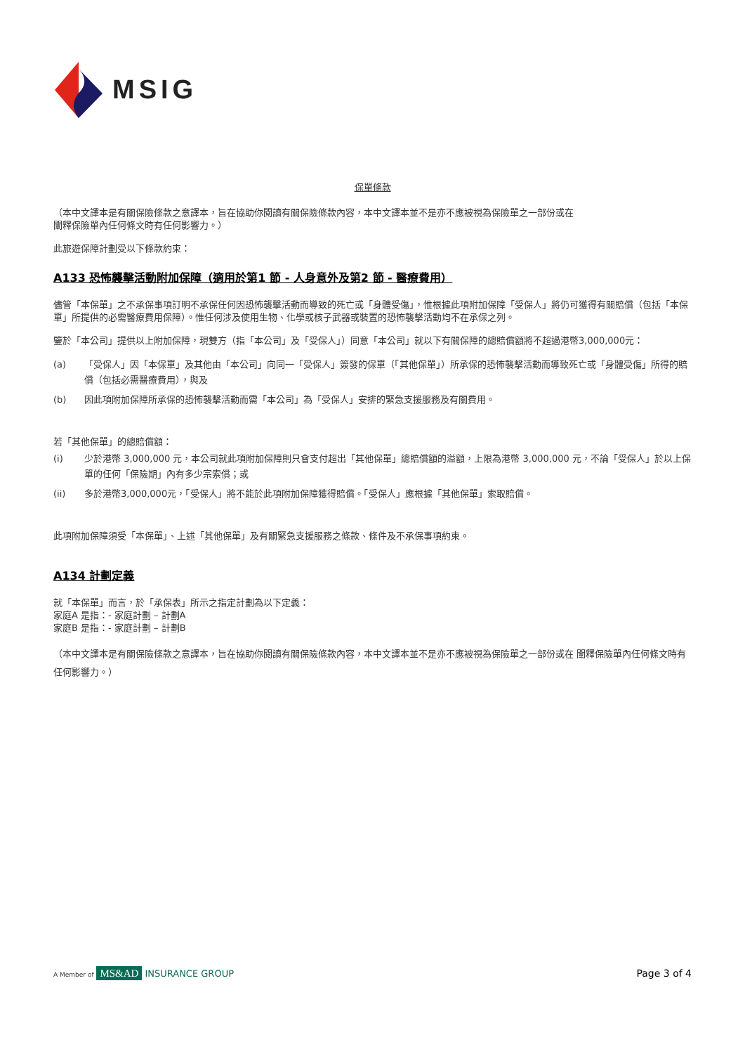MSIG
保單條款
（本中文譯本是有關保險條款之意譯本，旨在協助你閱讀有關保險條款內容，本中文譯本並不是亦不應被視為保險單之一部份或在
闡釋保險單內任何條文時有任何影響力。）
此旅遊保障計劃受以下條款約束：
A133 恐怖襲擊活動附加保障（適用於第1 節 - 人身意外及第2 節 - 醫療費用）
儘管「本保單」之不承保事項訂明不承保任何因恐怖襲擊活動而導致的死亡或「身體受傷」，惟根據此項附加保障「受保人」將仍可獲得有關賠償（包括「本保單」所提供的必需醫療費用保障）。惟任何涉及使用生物、化學或核子武器或裝置的恐怖襲擊活動均不在承保之列。
鑒於「本公司」提供以上附加保障，現雙方（指「本公司」及「受保人」）同意「本公司」就以下有關保障的總賠償額將不超過港幣3,000,000元：
(a) 「受保人」因「本保單」及其他由「本公司」向同一「受保人」簽發的保單（「其他保單」）所承保的恐怖襲擊活動而導致死亡或「身體受傷」所得的賠償（包括必需醫療費用），與及
(b) 因此項附加保障所承保的恐怖襲擊活動而需「本公司」為「受保人」安排的緊急支援服務及有關費用。
若「其他保單」的總賠償額：
(i) 少於港幣 3,000,000 元，本公司就此項附加保障則只會支付超出「其他保單」總賠償額的溢額，上限為港幣 3,000,000 元，不論「受保人」於以上保單的任何「保險期」內有多少宗索償；或
(ii) 多於港幣3,000,000元，「受保人」將不能於此項附加保障獲得賠償。「受保人」應根據「其他保單」索取賠償。
此項附加保障須受「本保單」、上述「其他保單」及有關緊急支援服務之條款、條件及不承保事項約束。
A134 計劃定義
就「本保單」而言，於「承保表」所示之指定計劃為以下定義：
家庭A 是指：- 家庭計劃 – 計劃A
家庭B 是指：- 家庭計劃 – 計劃B
（本中文譯本是有關保險條款之意譯本，旨在協助你閱讀有關保險條款內容，本中文譯本並不是亦不應被視為保險單之一部份或在 闡釋保險單內任何條文時有任何影響力。）
A Member of MS&AD INSURANCE GROUP
Page 3 of 4